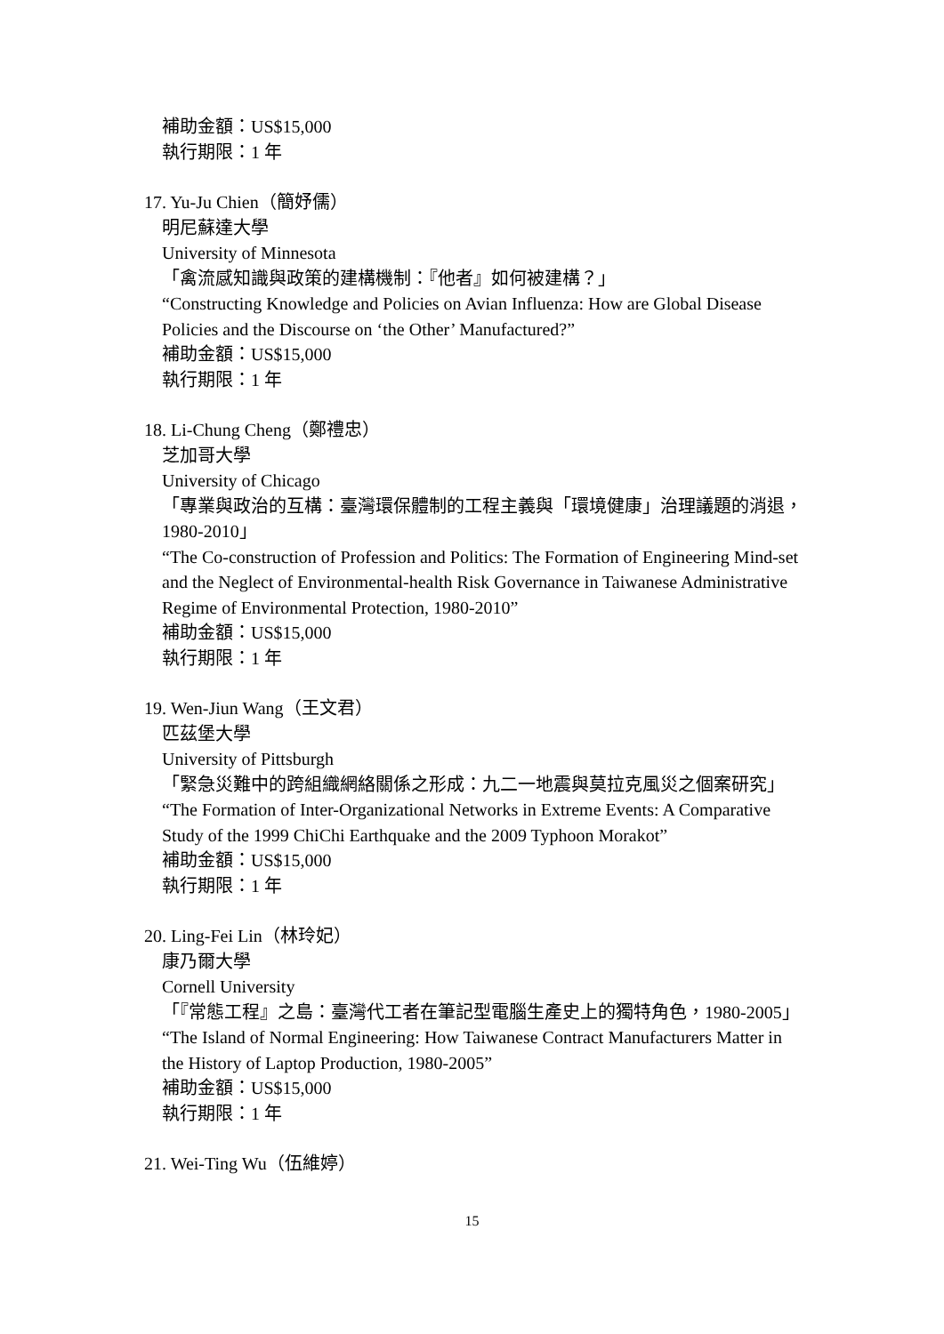補助金額：US$15,000
執行期限：1 年
17. Yu-Ju Chien（簡妤儒）
明尼蘇達大學
University of Minnesota
「禽流感知識與政策的建構機制：『他者』如何被建構？」
“Constructing Knowledge and Policies on Avian Influenza: How are Global Disease Policies and the Discourse on ‘the Other’ Manufactured?”
補助金額：US$15,000
執行期限：1 年
18. Li-Chung Cheng（鄭禮忠）
芝加哥大學
University of Chicago
「專業與政治的互構：臺灣環保體制的工程主義與「環境健康」治理議題的消退，1980-2010」
“The Co-construction of Profession and Politics: The Formation of Engineering Mind-set and the Neglect of Environmental-health Risk Governance in Taiwanese Administrative Regime of Environmental Protection, 1980-2010”
補助金額：US$15,000
執行期限：1 年
19. Wen-Jiun Wang（王文君）
匹茲堡大學
University of Pittsburgh
「緊急災難中的跨組織網絡關係之形成：九二一地震與莫拉克風災之個案研究」
“The Formation of Inter-Organizational Networks in Extreme Events: A Comparative Study of the 1999 ChiChi Earthquake and the 2009 Typhoon Morakot”
補助金額：US$15,000
執行期限：1 年
20. Ling-Fei Lin（林玲妃）
康乃爾大學
Cornell University
「『常態工程』之島：臺灣代工者在筆記型電腦生產史上的獨特角色，1980-2005」
“The Island of Normal Engineering: How Taiwanese Contract Manufacturers Matter in the History of Laptop Production, 1980-2005”
補助金額：US$15,000
執行期限：1 年
21. Wei-Ting Wu（伍維婷）
15